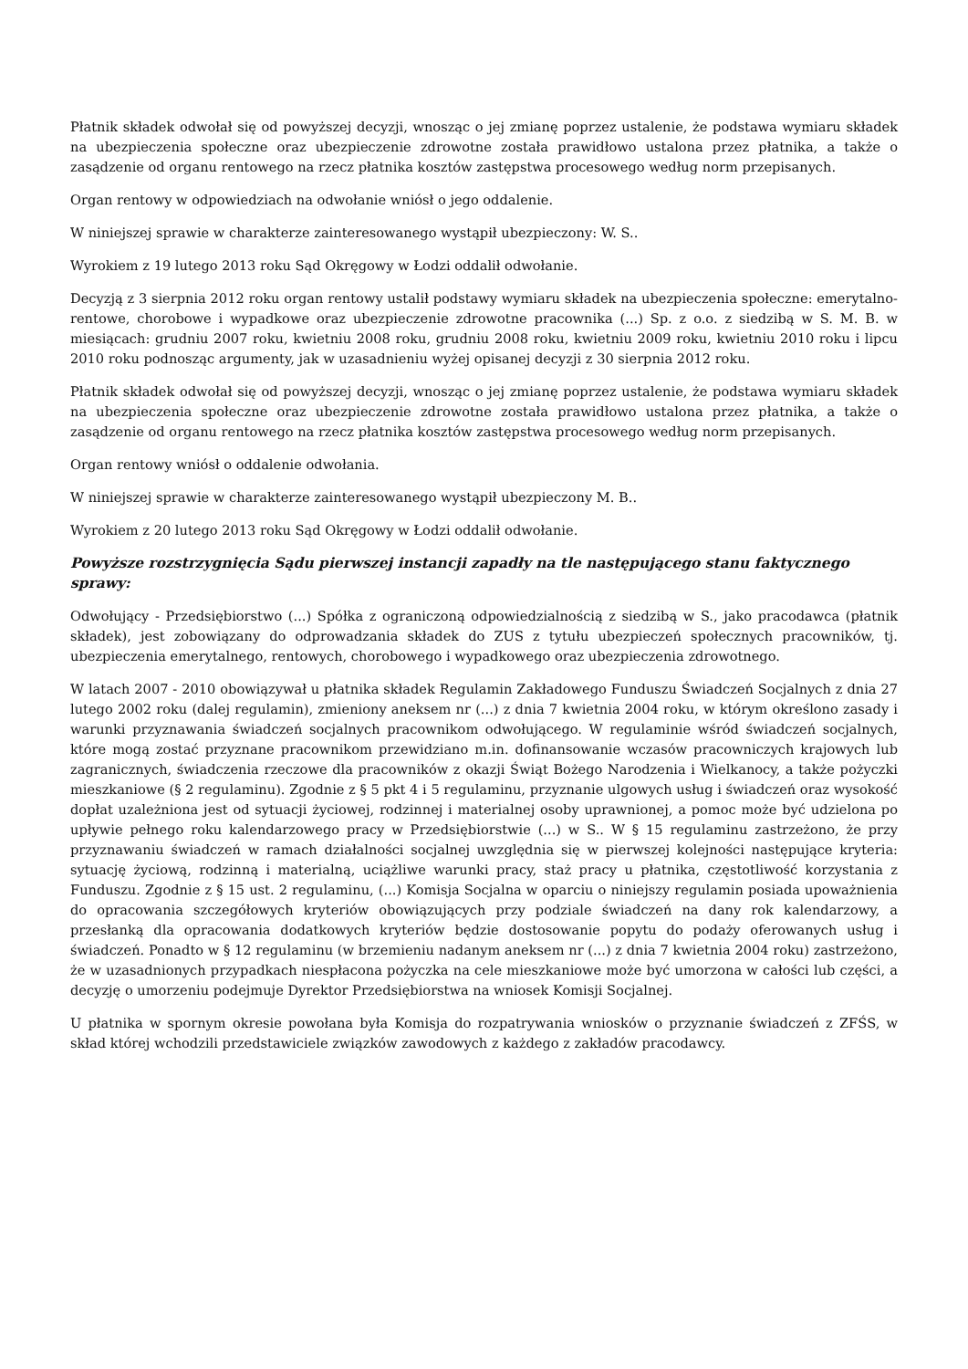Płatnik składek odwołał się od powyższej decyzji, wnosząc o jej zmianę poprzez ustalenie, że podstawa wymiaru składek na ubezpieczenia społeczne oraz ubezpieczenie zdrowotne została prawidłowo ustalona przez płatnika, a także o zasądzenie od organu rentowego na rzecz płatnika kosztów zastępstwa procesowego według norm przepisanych.
Organ rentowy w odpowiedziach na odwołanie wniósł o jego oddalenie.
W niniejszej sprawie w charakterze zainteresowanego wystąpił ubezpieczony: W. S..
Wyrokiem z 19 lutego 2013 roku Sąd Okręgowy w Łodzi oddalił odwołanie.
Decyzją z 3 sierpnia 2012 roku organ rentowy ustalił podstawy wymiaru składek na ubezpieczenia społeczne: emerytalno-rentowe, chorobowe i wypadkowe oraz ubezpieczenie zdrowotne pracownika (...) Sp. z o.o. z siedzibą w S. M. B. w miesiącach: grudniu 2007 roku, kwietniu 2008 roku, grudniu 2008 roku, kwietniu 2009 roku, kwietniu 2010 roku i lipcu 2010 roku podnosząc argumenty, jak w uzasadnieniu wyżej opisanej decyzji z 30 sierpnia 2012 roku.
Płatnik składek odwołał się od powyższej decyzji, wnosząc o jej zmianę poprzez ustalenie, że podstawa wymiaru składek na ubezpieczenia społeczne oraz ubezpieczenie zdrowotne została prawidłowo ustalona przez płatnika, a także o zasądzenie od organu rentowego na rzecz płatnika kosztów zastępstwa procesowego według norm przepisanych.
Organ rentowy wniósł o oddalenie odwołania.
W niniejszej sprawie w charakterze zainteresowanego wystąpił ubezpieczony M. B..
Wyrokiem z 20 lutego 2013 roku Sąd Okręgowy w Łodzi oddalił odwołanie.
Powyższe rozstrzygnięcia Sądu pierwszej instancji zapadły na tle następującego stanu faktycznego sprawy:
Odwołujący - Przedsiębiorstwo (...) Spółka z ograniczoną odpowiedzialnością z siedzibą w S., jako pracodawca (płatnik składek), jest zobowiązany do odprowadzania składek do ZUS z tytułu ubezpieczeń społecznych pracowników, tj. ubezpieczenia emerytalnego, rentowych, chorobowego i wypadkowego oraz ubezpieczenia zdrowotnego.
W latach 2007 - 2010 obowiązywał u płatnika składek Regulamin Zakładowego Funduszu Świadczeń Socjalnych z dnia 27 lutego 2002 roku (dalej regulamin), zmieniony aneksem nr (...) z dnia 7 kwietnia 2004 roku, w którym określono zasady i warunki przyznawania świadczeń socjalnych pracownikom odwołującego. W regulaminie wśród świadczeń socjalnych, które mogą zostać przyznane pracownikom przewidziano m.in. dofinansowanie wczasów pracowniczych krajowych lub zagranicznych, świadczenia rzeczowe dla pracowników z okazji Świąt Bożego Narodzenia i Wielkanocy, a także pożyczki mieszkaniowe (§ 2 regulaminu). Zgodnie z § 5 pkt 4 i 5 regulaminu, przyznanie ulgowych usług i świadczeń oraz wysokość dopłat uzależniona jest od sytuacji życiowej, rodzinnej i materialnej osoby uprawnionej, a pomoc może być udzielona po upływie pełnego roku kalendarzowego pracy w Przedsiębiorstwie (...) w S.. W § 15 regulaminu zastrzeżono, że przy przyznawaniu świadczeń w ramach działalności socjalnej uwzględnia się w pierwszej kolejności następujące kryteria: sytuację życiową, rodzinną i materialną, uciążliwe warunki pracy, staż pracy u płatnika, częstotliwość korzystania z Funduszu. Zgodnie z § 15 ust. 2 regulaminu, (...) Komisja Socjalna w oparciu o niniejszy regulamin posiada upoważnienia do opracowania szczegółowych kryteriów obowiązujących przy podziale świadczeń na dany rok kalendarzowy, a przesłanką dla opracowania dodatkowych kryteriów będzie dostosowanie popytu do podaży oferowanych usług i świadczeń. Ponadto w § 12 regulaminu (w brzemieniu nadanym aneksem nr (...) z dnia 7 kwietnia 2004 roku) zastrzeżono, że w uzasadnionych przypadkach niespłacona pożyczka na cele mieszkaniowe może być umorzona w całości lub części, a decyzję o umorzeniu podejmuje Dyrektor Przedsiębiorstwa na wniosek Komisji Socjalnej.
U płatnika w spornym okresie powołana była Komisja do rozpatrywania wniosków o przyznanie świadczeń z ZFŚS, w skład której wchodzili przedstawiciele związków zawodowych z każdego z zakładów pracodawcy.